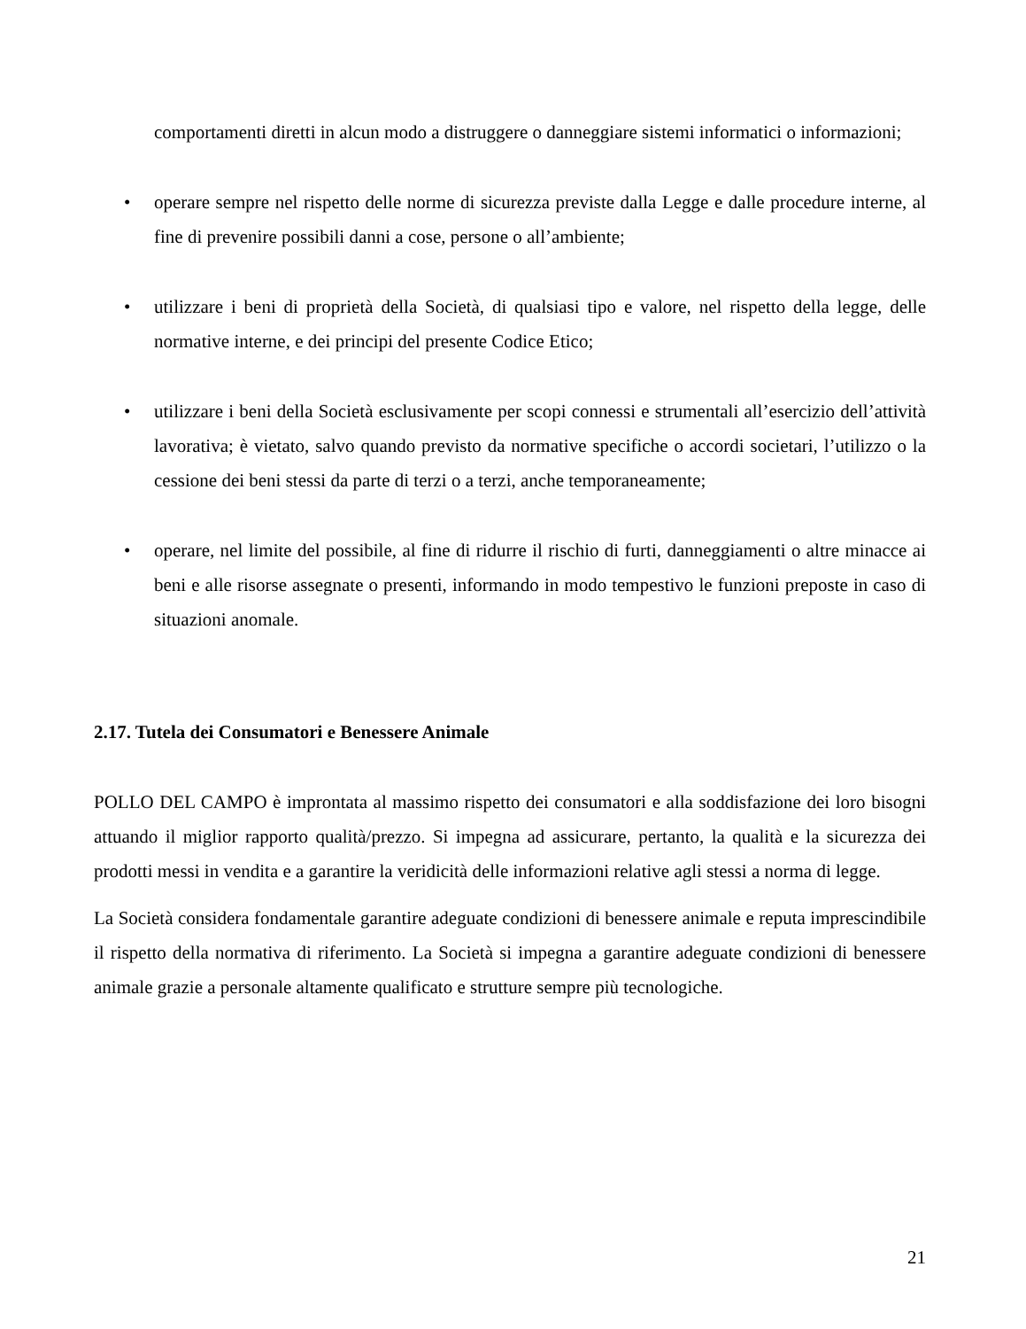comportamenti diretti in alcun modo a distruggere o danneggiare sistemi informatici o informazioni;
• operare sempre nel rispetto delle norme di sicurezza previste dalla Legge e dalle procedure interne, al fine di prevenire possibili danni a cose, persone o all’ambiente;
• utilizzare i beni di proprietà della Società, di qualsiasi tipo e valore, nel rispetto della legge, delle normative interne, e dei principi del presente Codice Etico;
• utilizzare i beni della Società esclusivamente per scopi connessi e strumentali all’esercizio dell’attività lavorativa; è vietato, salvo quando previsto da normative specifiche o accordi societari, l’utilizzo o la cessione dei beni stessi da parte di terzi o a terzi, anche temporaneamente;
• operare, nel limite del possibile, al fine di ridurre il rischio di furti, danneggiamenti o altre minacce ai beni e alle risorse assegnate o presenti, informando in modo tempestivo le funzioni preposte in caso di situazioni anomale.
2.17. Tutela dei Consumatori e Benessere Animale
POLLO DEL CAMPO è improntata al massimo rispetto dei consumatori e alla soddisfazione dei loro bisogni attuando il miglior rapporto qualità/prezzo. Si impegna ad assicurare, pertanto, la qualità e la sicurezza dei prodotti messi in vendita e a garantire la veridicità delle informazioni relative agli stessi a norma di legge.
La Società considera fondamentale garantire adeguate condizioni di benessere animale e reputa imprescindibile il rispetto della normativa di riferimento. La Società si impegna a garantire adeguate condizioni di benessere animale grazie a personale altamente qualificato e strutture sempre più tecnologiche.
21